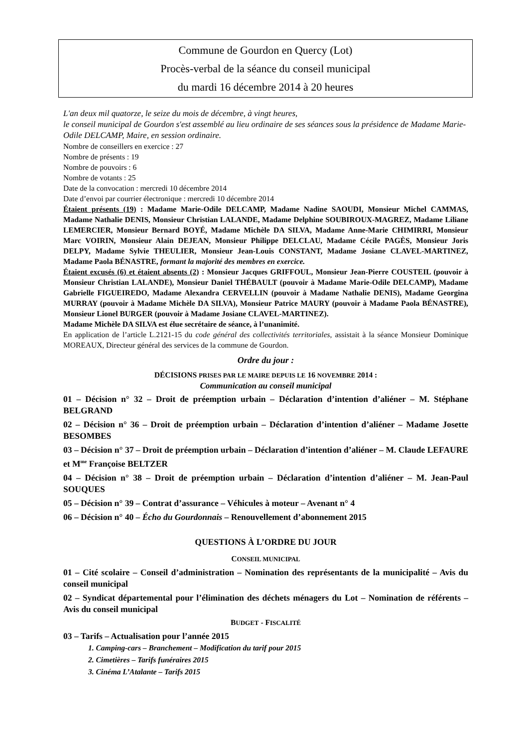Commune de Gourdon en Quercy (Lot)
Procès-verbal de la séance du conseil municipal
du mardi 16 décembre 2014 à 20 heures
L'an deux mil quatorze, le seize du mois de décembre, à vingt heures,
le conseil municipal de Gourdon s'est assemblé au lieu ordinaire de ses séances sous la présidence de Madame Marie-Odile DELCAMP, Maire, en session ordinaire.
Nombre de conseillers en exercice : 27
Nombre de présents : 19
Nombre de pouvoirs : 6
Nombre de votants : 25
Date de la convocation : mercredi 10 décembre 2014
Date d’envoi par courrier électronique : mercredi 10 décembre 2014
Étaient présents (19) : Madame Marie-Odile DELCAMP, Madame Nadine SAOUDI, Monsieur Michel CAMMAS, Madame Nathalie DENIS, Monsieur Christian LALANDE, Madame Delphine SOUBIROUX-MAGREZ, Madame Liliane LEMERCIER, Monsieur Bernard BOYÉ, Madame Michèle DA SILVA, Madame Anne-Marie CHIMIRRI, Monsieur Marc VOIRIN, Monsieur Alain DEJEAN, Monsieur Philippe DELCLAU, Madame Cécile PAGÈS, Monsieur Joris DELPY, Madame Sylvie THEULIER, Monsieur Jean-Louis CONSTANT, Madame Josiane CLAVEL-MARTINEZ, Madame Paola BÉNASTRE, formant la majorité des membres en exercice.
Étaient excusés (6) et étaient absents (2) : Monsieur Jacques GRIFFOUL, Monsieur Jean-Pierre COUSTEIL (pouvoir à Monsieur Christian LALANDE), Monsieur Daniel THÉBAULT (pouvoir à Madame Marie-Odile DELCAMP), Madame Gabrielle FIGUEIREDO, Madame Alexandra CERVELLIN (pouvoir à Madame Nathalie DENIS), Madame Georgina MURRAY (pouvoir à Madame Michèle DA SILVA), Monsieur Patrice MAURY (pouvoir à Madame Paola BÉNASTRE), Monsieur Lionel BURGER (pouvoir à Madame Josiane CLAVEL-MARTINEZ).
Madame Michèle DA SILVA est élue secrétaire de séance, à l’unanimité.
En application de l’article L.2121-15 du code général des collectivités territoriales, assistait à la séance Monsieur Dominique MOREAUX, Directeur général des services de la commune de Gourdon.
Ordre du jour :
DÉCISIONS PRISES PAR LE MAIRE DEPUIS LE 16 NOVEMBRE 2014 :
Communication au conseil municipal
01 – Décision n° 32 – Droit de préemption urbain – Déclaration d’intention d’aliéner – M. Stéphane BELGRAND
02 – Décision n° 36 – Droit de préemption urbain – Déclaration d’intention d’aliéner – Madame Josette BESOMBES
03 – Décision n° 37 – Droit de préemption urbain – Déclaration d’intention d’aliéner – M. Claude LEFAURE et M<sup>me</sup> Françoise BELTZER
04 – Décision n° 38 – Droit de préemption urbain – Déclaration d’intention d’aliéner – M. Jean-Paul SOUQUES
05 – Décision n° 39 – Contrat d’assurance – Véhicules à moteur – Avenant n° 4
06 – Décision n° 40 – Écho du Gourdonnais – Renouvellement d’abonnement 2015
QUESTIONS À L’ORDRE DU JOUR
CONSEIL MUNICIPAL
01 – Cité scolaire – Conseil d’administration – Nomination des représentants de la municipalité – Avis du conseil municipal
02 – Syndicat départemental pour l’élimination des déchets ménagers du Lot – Nomination de référents – Avis du conseil municipal
BUDGET - FISCALITÉ
03 – Tarifs – Actualisation pour l’année 2015
1. Camping-cars – Branchement – Modification du tarif pour 2015
2. Cimetières – Tarifs funéraires 2015
3. Cinéma L’Atalante – Tarifs 2015